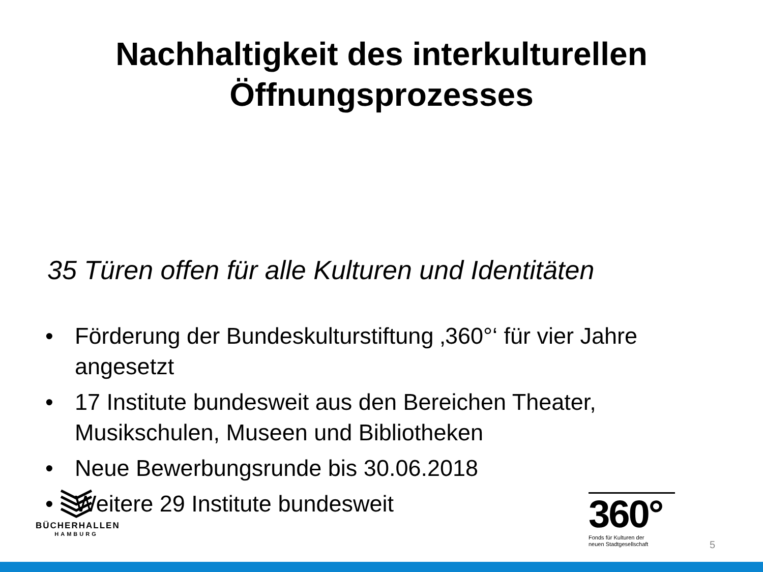Nachhaltigkeit des interkulturellen Öffnungsprozesses
35 Türen offen für alle Kulturen und Identitäten
• Förderung der Bundeskulturstiftung ‚360°‘ für vier Jahre angesetzt
• 17 Institute bundesweit aus den Bereichen Theater, Musikschulen, Museen und Bibliotheken
• Neue Bewerbungsrunde bis 30.06.2018
• Weitere 29 Institute bundesweit
BÜCHERHALLEN
HAMBURG
360°
Fonds für Kulturen der
neuen Stadtgesellschaft
5